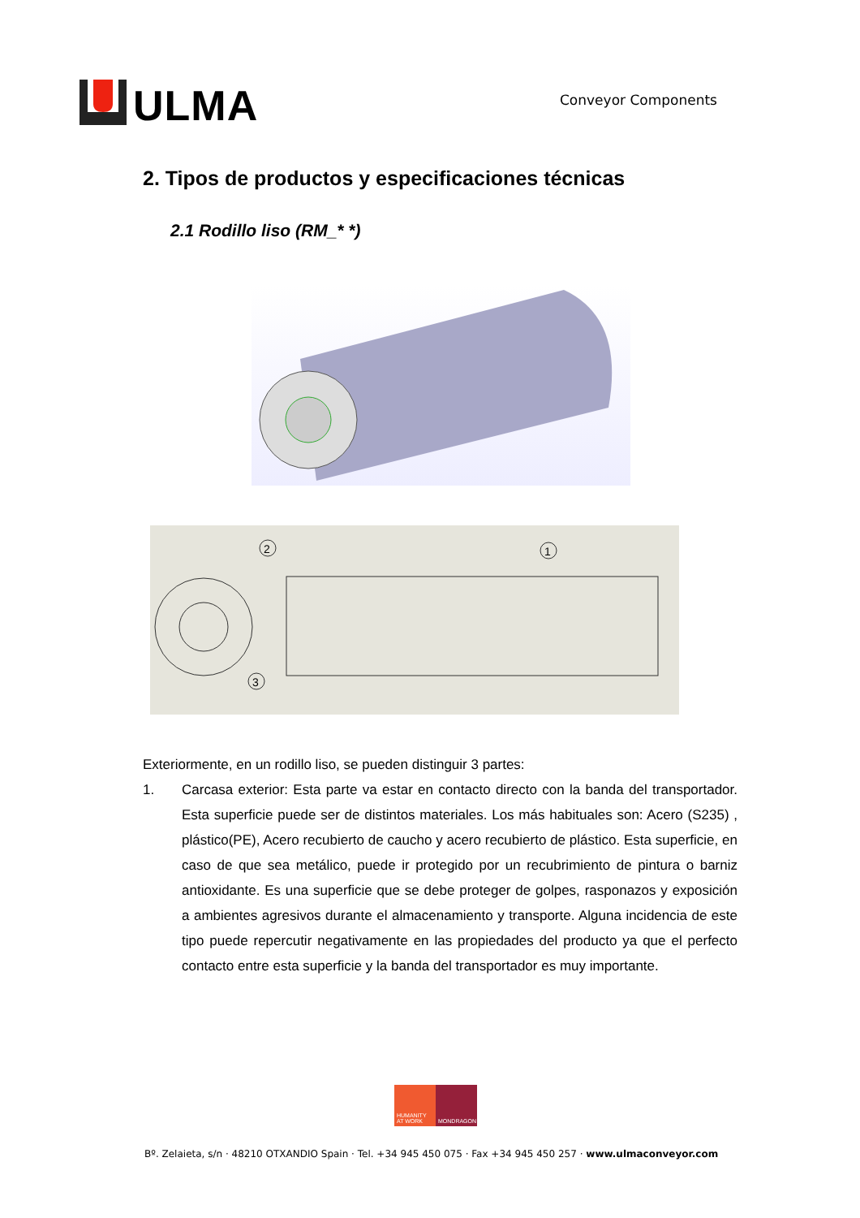ULMA
Conveyor Components
2. Tipos de productos y especificaciones técnicas
2.1 Rodillo liso (RM_* *)
2
1
3
Exteriormente, en un rodillo liso, se pueden distinguir 3 partes:
1. Carcasa exterior: Esta parte va estar en contacto directo con la banda del transportador. Esta superficie puede ser de distintos materiales. Los más habituales son: Acero (S235) , plástico(PE), Acero recubierto de caucho y acero recubierto de plástico. Esta superficie, en caso de que sea metálico, puede ir protegido por un recubrimiento de pintura o barniz antioxidante. Es una superficie que se debe proteger de golpes, rasponazos y exposición a ambientes agresivos durante el almacenamiento y transporte. Alguna incidencia de este tipo puede repercutir negativamente en las propiedades del producto ya que el perfecto contacto entre esta superficie y la banda del transportador es muy importante.
HUMANITY
AT WORK
MONDRAGON
Bº. Zelaieta, s/n · 48210 OTXANDIO Spain · Tel. +34 945 450 075 · Fax +34 945 450 257 · www.ulmaconveyor.com